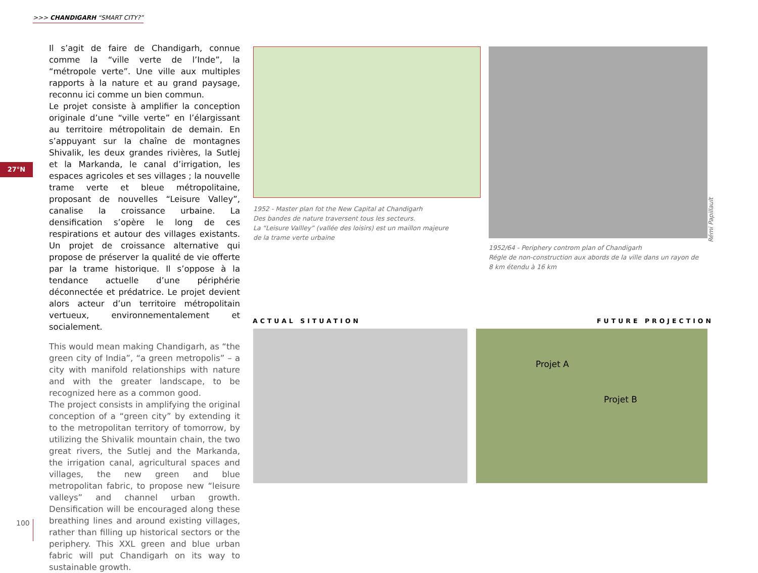>>> CHANDIGARH “SMART CITY?”
27°N
Il s’agit de faire de Chandigarh, connue comme la “ville verte de l’Inde”, la “métropole verte”. Une ville aux multiples rapports à la nature et au grand paysage, reconnu ici comme un bien commun.
Le projet consiste à amplifier la conception originale d’une “ville verte” en l’élargissant au territoire métropolitain de demain. En s’appuyant sur la chaîne de montagnes Shivalik, les deux grandes rivières, la Sutlej et la Markanda, le canal d’irrigation, les espaces agricoles et ses villages ; la nouvelle trame verte et bleue métropolitaine, proposant de nouvelles “Leisure Valley”, canalise la croissance urbaine. La densification s’opère le long de ces respirations et autour des villages existants. Un projet de croissance alternative qui propose de préserver la qualité de vie offerte par la trame historique. Il s’oppose à la tendance actuelle d’une périphérie déconnectée et prédatrice. Le projet devient alors acteur d’un territoire métropolitain vertueux, environnementalement et socialement.
This would mean making Chandigarh, as “the green city of India”, “a green metropolis” – a city with manifold relationships with nature and with the greater landscape, to be recognized here as a common good.
The project consists in amplifying the original conception of a “green city” by extending it to the metropolitan territory of tomorrow, by utilizing the Shivalik mountain chain, the two great rivers, the Sutlej and the Markanda, the irrigation canal, agricultural spaces and villages, the new green and blue metropolitan fabric, to propose new “leisure valleys” and channel urban growth. Densification will be encouraged along these breathing lines and around existing villages, rather than filling up historical sectors or the periphery. This XXL green and blue urban fabric will put Chandigarh on its way to sustainable growth.
1952 - Master plan fot the New Capital at Chandigarh
Des bandes de nature traversent tous les secteurs.
La “Leisure Vallley” (vallée des loisirs) est un maillon majeure
de la trame verte urbaine
Rémi Papillault
1952/64 - Periphery controm plan of Chandigarh
Régle de non-construction aux abords de la ville dans un rayon de
8 km étendu à 16 km
ACTUAL SITUATION FUTURE PROJECTION
Projet A
Projet B
100